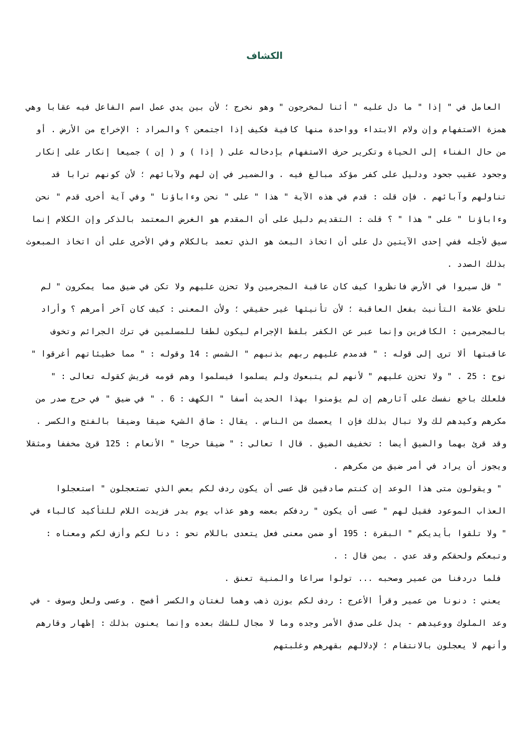الكشاف
العامل في " إذا " ما دل عليه " أئنا لمخرجون " وهو نخرج ؛ لأن بين يدي عمل اسم الفاعل فيه عقابا وهي همزة الاستفهام وإن ولام الابتداء وواحدة منها كافية فكيف إذا اجتمعن ؟ والمراد : الإخراج من الأرض . أو من حال الفناء إلى الحياة وتكرير حرف الاستفهام بإدخاله على ( إذا ) و ( إن ) جميعا إنكار على إنكار وجحود عقيب جحود ودليل على كفر مؤكد مبالغ فيه . والضمير في إن لهم ولآبائهم ؛ لأن كونهم ترابا قد تناولهم وآبائهم . فإن قلت : قدم في هذه الآية " هذا " على " نحن وءاباؤنا " وفي آية أخرى قدم " نحن وءاباؤنا " على " هذا " ؟ قلت : التقديم دليل على أن المقدم هو الغرض المعتمد بالذكر وإن الكلام إنما سيق لأجله ففي إحدى الآيتين دل على أن اتخاذ البعث هو الذي تعمد بالكلام وفي الأخرى على أن اتخاذ المبعوث بذلك الصدد .
" قل سيروا في الأرض فانظروا كيف كان عاقبة المجرمين ولا تحزن عليهم ولا تكن في ضيق مما يمكرون " لم تلحق علامة التأنيث بفعل العاقبة ؛ لأن تأنيثها غير حقيقي ؛ ولأن المعنى : كيف كان آخر أمرهم ؟ وأراد بالمجرمين : الكافرين وإنما عبر عن الكفر بلفظ الإجرام ليكون لطفا للمسلمين في ترك الجرائم وتخوف عاقبتها ألا ترى إلى قوله : " فدمدم عليهم ربهم بذنبهم " الشمس : 14 وقوله : " مما خطيئاتهم أغرقوا " نوح : 25 . " ولا تحزن عليهم " لأنهم لم يتبعوك ولم يسلموا فيسلموا وهم قومه قريش كقوله تعالى : " فلعلك باخع نفسك على آثارهم إن لم يؤمنوا بهذا الحديث أسفا " الكهف : 6 . " في ضيق " في حرج صدر من مكرهم وكيدهم لك ولا تبال بذلك فإن ا يعصمك من الناس . يقال : ضاق الشيء ضيقا وضيقا بالفتح والكسر . وقد قرئ بهما والضيق أيضا : تخفيف الضيق . قال ا تعالى : " ضيقا حرجا " الأنعام : 125 قرئ مخففا ومثقلا ويجوز أن يراد في أمر ضيق من مكرهم .
" ويقولون متى هذا الوعد إن كنتم صادقين قل عسى أن يكون ردف لكم بعض الذي تستعجلون " استعجلوا العذاب الموعود فقيل لهم " عسى أن يكون " ردفكم بعضه وهو عذاب يوم بدر فزيدت اللام للتأكيد كالباء في " ولا تلقوا بأيديكم " البقرة : 195 أو ضمن معنى فعل يتعدى باللام نحو : دنا لكم وأزف لكم ومعناه : وتبعكم ولحقكم وقد عدي . بمن قال : .
فلما دردفنا من عمير وصحبه ... تولوا سراعا والمنية تعنق .
يعني : دنونا من عمير وقرأ الأعرج : ردف لكم بوزن ذهب وهما لغتان والكسر أفصح . وعسى ولعل وسوف - في وعد الملوك ووعيدهم - يدل على صدق الأمر وجده وما لا مجال للشك بعده وإنما يعنون بذلك : إظهار وقارهم وأنهم لا يعجلون بالانتقام ؛ لإدلالهم بقهرهم وغلبتهم